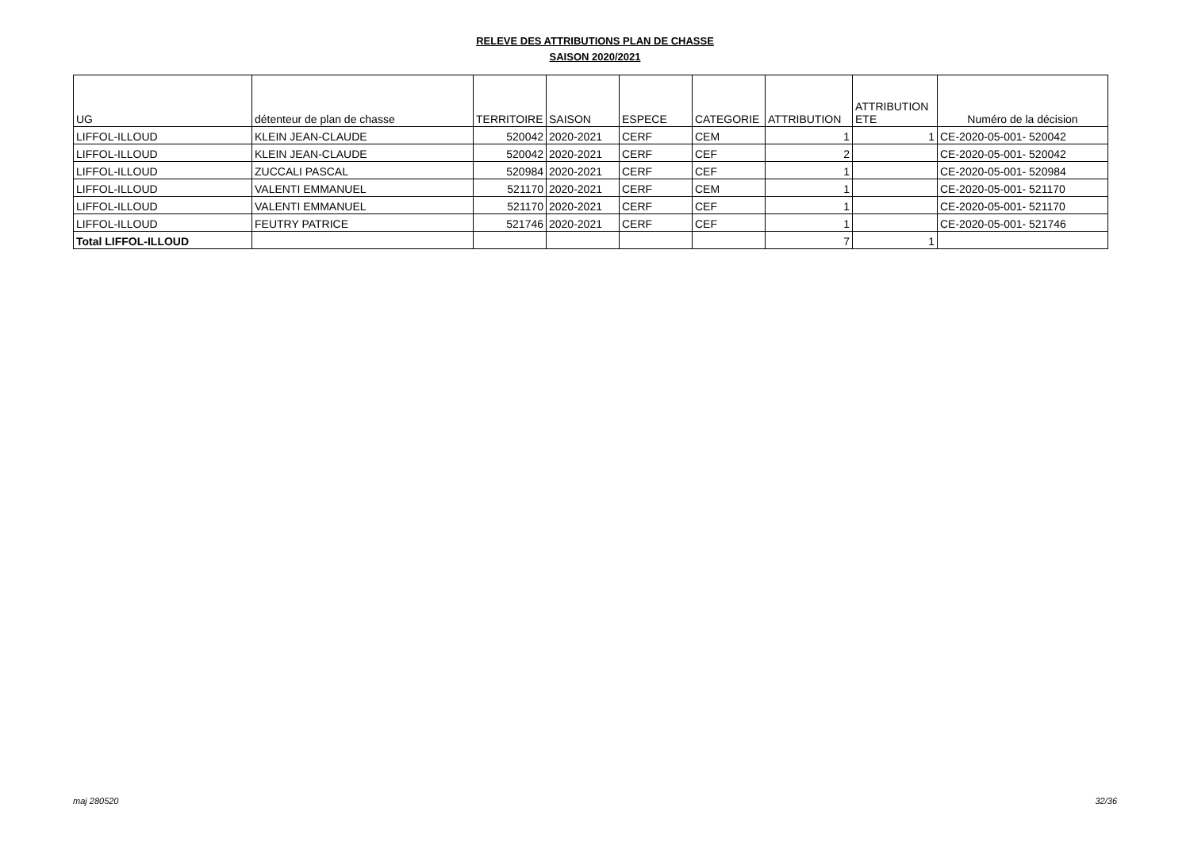RELEVE DES ATTRIBUTIONS PLAN DE CHASSE
SAISON 2020/2021
| UG | détenteur de plan de chasse | TERRITOIRE | SAISON | ESPECE | CATEGORIE | ATTRIBUTION | ATTRIBUTION ETE | Numéro de la décision |
| --- | --- | --- | --- | --- | --- | --- | --- | --- |
| LIFFOL-ILLOUD | KLEIN JEAN-CLAUDE | 520042 | 2020-2021 | CERF | CEM | 1 | 1 | CE-2020-05-001- 520042 |
| LIFFOL-ILLOUD | KLEIN JEAN-CLAUDE | 520042 | 2020-2021 | CERF | CEF | 2 | | CE-2020-05-001- 520042 |
| LIFFOL-ILLOUD | ZUCCALI PASCAL | 520984 | 2020-2021 | CERF | CEF | 1 | | CE-2020-05-001- 520984 |
| LIFFOL-ILLOUD | VALENTI EMMANUEL | 521170 | 2020-2021 | CERF | CEM | 1 | | CE-2020-05-001- 521170 |
| LIFFOL-ILLOUD | VALENTI EMMANUEL | 521170 | 2020-2021 | CERF | CEF | 1 | | CE-2020-05-001- 521170 |
| LIFFOL-ILLOUD | FEUTRY PATRICE | 521746 | 2020-2021 | CERF | CEF | 1 | | CE-2020-05-001- 521746 |
| Total LIFFOL-ILLOUD | | | | | | 7 | 1 | |
maj 280520 32/36